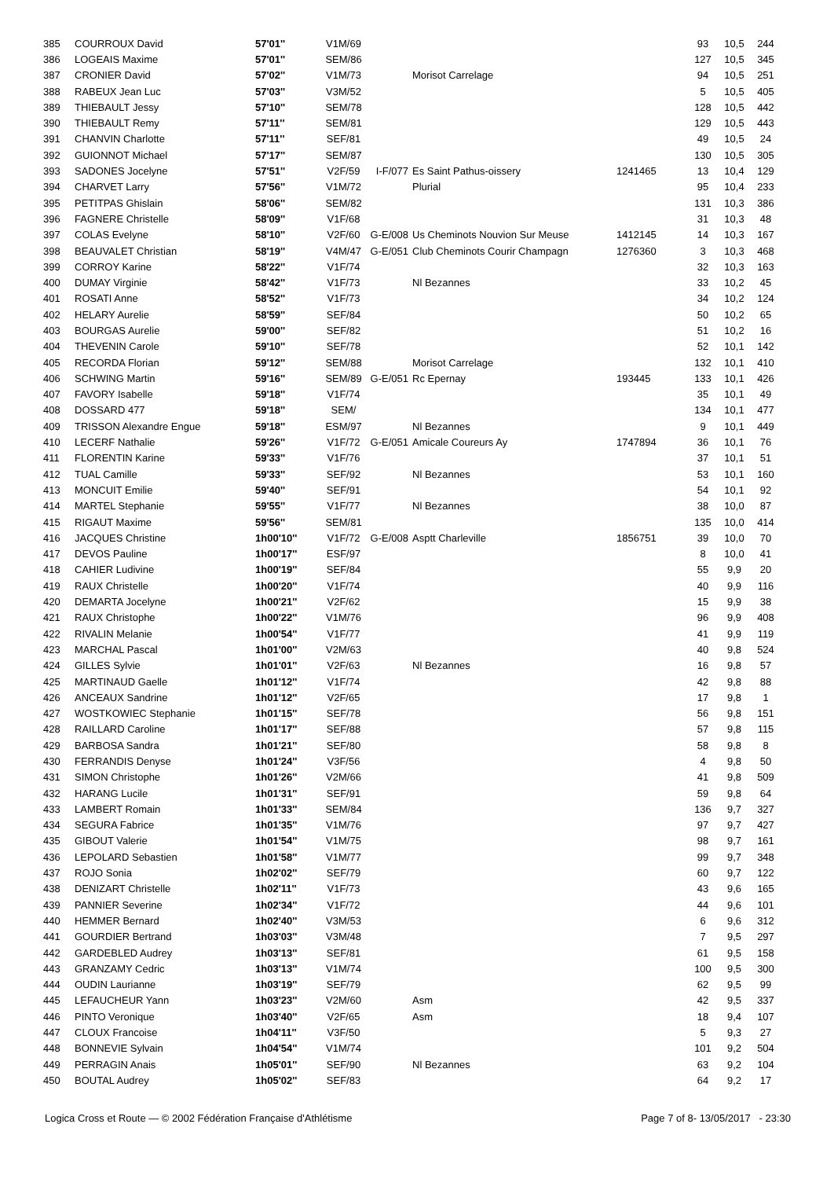| 385 | COURROUX David | 57'01'' | V1M/69 | | | | 93 | 10,5 | 244 |
| 386 | LOGEAIS Maxime | 57'01'' | SEM/86 | | | | 127 | 10,5 | 345 |
| 387 | CRONIER David | 57'02'' | V1M/73 | | Morisot Carrelage | | 94 | 10,5 | 251 |
| 388 | RABEUX Jean Luc | 57'03'' | V3M/52 | | | | 5 | 10,5 | 405 |
| 389 | THIEBAULT Jessy | 57'10'' | SEM/78 | | | | 128 | 10,5 | 442 |
| 390 | THIEBAULT Remy | 57'11'' | SEM/81 | | | | 129 | 10,5 | 443 |
| 391 | CHANVIN Charlotte | 57'11'' | SEF/81 | | | | 49 | 10,5 | 24 |
| 392 | GUIONNOT Michael | 57'17'' | SEM/87 | | | | 130 | 10,5 | 305 |
| 393 | SADONES Jocelyne | 57'51'' | V2F/59 | I-F/077 | Es Saint Pathus-oissery | 1241465 | 13 | 10,4 | 129 |
| 394 | CHARVET Larry | 57'56'' | V1M/72 | | Plurial | | 95 | 10,4 | 233 |
| 395 | PETITPAS Ghislain | 58'06'' | SEM/82 | | | | 131 | 10,3 | 386 |
| 396 | FAGNERE Christelle | 58'09'' | V1F/68 | | | | 31 | 10,3 | 48 |
| 397 | COLAS Evelyne | 58'10'' | V2F/60 | G-E/008 | Us Cheminots Nouvion Sur Meuse | 1412145 | 14 | 10,3 | 167 |
| 398 | BEAUVALET Christian | 58'19'' | V4M/47 | G-E/051 | Club Cheminots Courir Champagn | 1276360 | 3 | 10,3 | 468 |
| 399 | CORROY Karine | 58'22'' | V1F/74 | | | | 32 | 10,3 | 163 |
| 400 | DUMAY Virginie | 58'42'' | V1F/73 | | Nl Bezannes | | 33 | 10,2 | 45 |
| 401 | ROSATI Anne | 58'52'' | V1F/73 | | | | 34 | 10,2 | 124 |
| 402 | HELARY Aurelie | 58'59'' | SEF/84 | | | | 50 | 10,2 | 65 |
| 403 | BOURGAS Aurelie | 59'00'' | SEF/82 | | | | 51 | 10,2 | 16 |
| 404 | THEVENIN Carole | 59'10'' | SEF/78 | | | | 52 | 10,1 | 142 |
| 405 | RECORDA Florian | 59'12'' | SEM/88 | | Morisot Carrelage | | 132 | 10,1 | 410 |
| 406 | SCHWING Martin | 59'16'' | SEM/89 | G-E/051 | Rc Epernay | 193445 | 133 | 10,1 | 426 |
| 407 | FAVORY Isabelle | 59'18'' | V1F/74 | | | | 35 | 10,1 | 49 |
| 408 | DOSSARD 477 | 59'18'' | SEM/ | | | | 134 | 10,1 | 477 |
| 409 | TRISSON Alexandre Engue | 59'18'' | ESM/97 | | Nl Bezannes | | 9 | 10,1 | 449 |
| 410 | LECERF Nathalie | 59'26'' | V1F/72 | G-E/051 | Amicale Coureurs Ay | 1747894 | 36 | 10,1 | 76 |
| 411 | FLORENTIN Karine | 59'33'' | V1F/76 | | | | 37 | 10,1 | 51 |
| 412 | TUAL Camille | 59'33'' | SEF/92 | | Nl Bezannes | | 53 | 10,1 | 160 |
| 413 | MONCUIT Emilie | 59'40'' | SEF/91 | | | | 54 | 10,1 | 92 |
| 414 | MARTEL Stephanie | 59'55'' | V1F/77 | | Nl Bezannes | | 38 | 10,0 | 87 |
| 415 | RIGAUT Maxime | 59'56'' | SEM/81 | | | | 135 | 10,0 | 414 |
| 416 | JACQUES Christine | 1h00'10'' | V1F/72 | G-E/008 | Asptt Charleville | 1856751 | 39 | 10,0 | 70 |
| 417 | DEVOS Pauline | 1h00'17'' | ESF/97 | | | | 8 | 10,0 | 41 |
| 418 | CAHIER Ludivine | 1h00'19'' | SEF/84 | | | | 55 | 9,9 | 20 |
| 419 | RAUX Christelle | 1h00'20'' | V1F/74 | | | | 40 | 9,9 | 116 |
| 420 | DEMARTA Jocelyne | 1h00'21'' | V2F/62 | | | | 15 | 9,9 | 38 |
| 421 | RAUX Christophe | 1h00'22'' | V1M/76 | | | | 96 | 9,9 | 408 |
| 422 | RIVALIN Melanie | 1h00'54'' | V1F/77 | | | | 41 | 9,9 | 119 |
| 423 | MARCHAL Pascal | 1h01'00'' | V2M/63 | | | | 40 | 9,8 | 524 |
| 424 | GILLES Sylvie | 1h01'01'' | V2F/63 | | Nl Bezannes | | 16 | 9,8 | 57 |
| 425 | MARTINAUD Gaelle | 1h01'12'' | V1F/74 | | | | 42 | 9,8 | 88 |
| 426 | ANCEAUX Sandrine | 1h01'12'' | V2F/65 | | | | 17 | 9,8 | 1 |
| 427 | WOSTKOWIEC Stephanie | 1h01'15'' | SEF/78 | | | | 56 | 9,8 | 151 |
| 428 | RAILLARD Caroline | 1h01'17'' | SEF/88 | | | | 57 | 9,8 | 115 |
| 429 | BARBOSA Sandra | 1h01'21'' | SEF/80 | | | | 58 | 9,8 | 8 |
| 430 | FERRANDIS Denyse | 1h01'24'' | V3F/56 | | | | 4 | 9,8 | 50 |
| 431 | SIMON Christophe | 1h01'26'' | V2M/66 | | | | 41 | 9,8 | 509 |
| 432 | HARANG Lucile | 1h01'31'' | SEF/91 | | | | 59 | 9,8 | 64 |
| 433 | LAMBERT Romain | 1h01'33'' | SEM/84 | | | | 136 | 9,7 | 327 |
| 434 | SEGURA Fabrice | 1h01'35'' | V1M/76 | | | | 97 | 9,7 | 427 |
| 435 | GIBOUT Valerie | 1h01'54'' | V1M/75 | | | | 98 | 9,7 | 161 |
| 436 | LEPOLARD Sebastien | 1h01'58'' | V1M/77 | | | | 99 | 9,7 | 348 |
| 437 | ROJO Sonia | 1h02'02'' | SEF/79 | | | | 60 | 9,7 | 122 |
| 438 | DENIZART Christelle | 1h02'11'' | V1F/73 | | | | 43 | 9,6 | 165 |
| 439 | PANNIER Severine | 1h02'34'' | V1F/72 | | | | 44 | 9,6 | 101 |
| 440 | HEMMER Bernard | 1h02'40'' | V3M/53 | | | | 6 | 9,6 | 312 |
| 441 | GOURDIER Bertrand | 1h03'03'' | V3M/48 | | | | 7 | 9,5 | 297 |
| 442 | GARDEBLED Audrey | 1h03'13'' | SEF/81 | | | | 61 | 9,5 | 158 |
| 443 | GRANZAMY Cedric | 1h03'13'' | V1M/74 | | | | 100 | 9,5 | 300 |
| 444 | OUDIN Laurianne | 1h03'19'' | SEF/79 | | | | 62 | 9,5 | 99 |
| 445 | LEFAUCHEUR Yann | 1h03'23'' | V2M/60 | | Asm | | 42 | 9,5 | 337 |
| 446 | PINTO Veronique | 1h03'40'' | V2F/65 | | Asm | | 18 | 9,4 | 107 |
| 447 | CLOUX Francoise | 1h04'11'' | V3F/50 | | | | 5 | 9,3 | 27 |
| 448 | BONNEVIE Sylvain | 1h04'54'' | V1M/74 | | | | 101 | 9,2 | 504 |
| 449 | PERRAGIN Anais | 1h05'01'' | SEF/90 | | Nl Bezannes | | 63 | 9,2 | 104 |
| 450 | BOUTAL Audrey | 1h05'02'' | SEF/83 | | | | 64 | 9,2 | 17 |
Logica Cross et Route — © 2002 Fédération Française d'Athlétisme Page 7 of 8- 13/05/2017 - 23:30